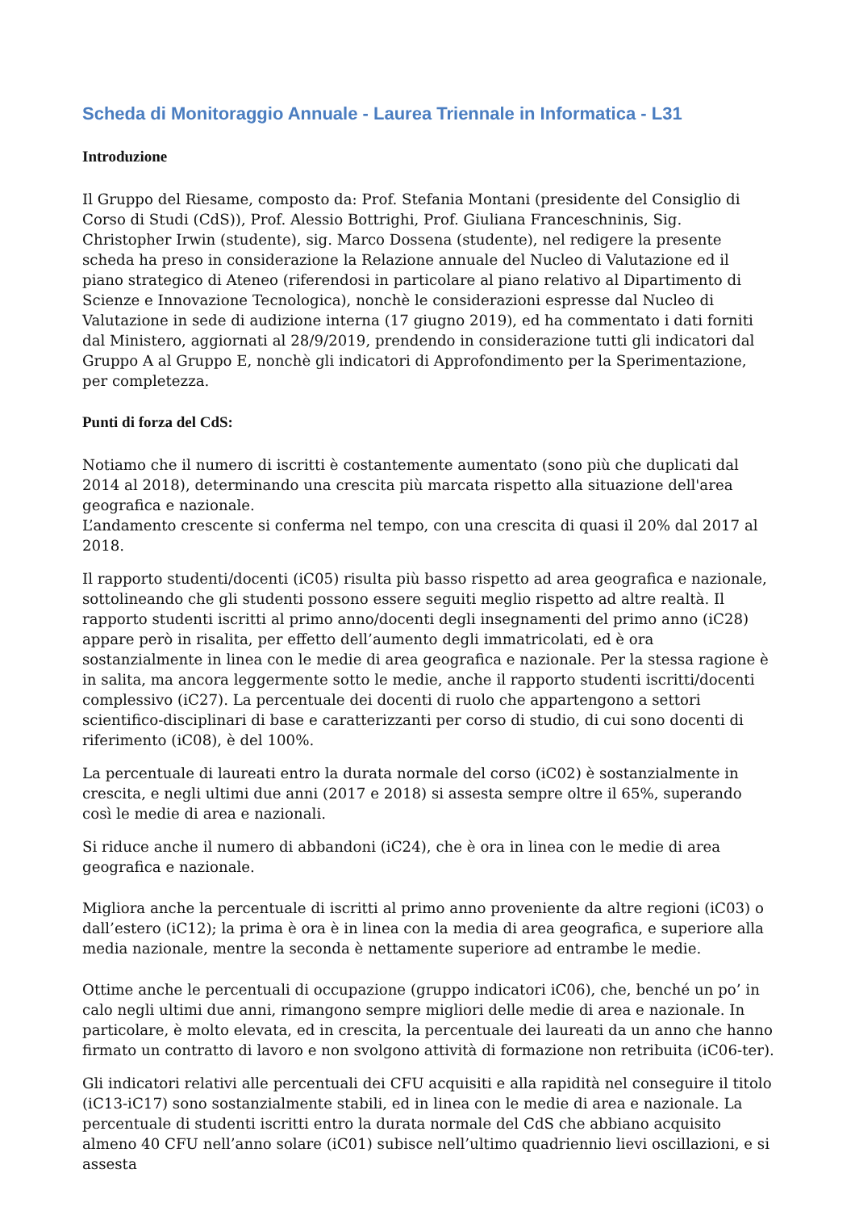Scheda di Monitoraggio Annuale - Laurea Triennale in Informatica - L31
Introduzione
Il Gruppo del Riesame, composto da: Prof. Stefania Montani (presidente del Consiglio di Corso di Studi (CdS)), Prof. Alessio Bottrighi, Prof. Giuliana Franceschninis, Sig. Christopher Irwin (studente), sig. Marco Dossena (studente), nel redigere la presente scheda ha preso in considerazione la Relazione annuale del Nucleo di Valutazione ed il piano strategico di Ateneo (riferendosi in particolare al piano relativo al Dipartimento di Scienze e Innovazione Tecnologica), nonchè le considerazioni espresse dal Nucleo di Valutazione in sede di audizione interna (17 giugno 2019), ed ha commentato i dati forniti dal Ministero, aggiornati al 28/9/2019, prendendo in considerazione tutti gli indicatori dal Gruppo A al Gruppo E, nonchè gli indicatori di Approfondimento per la Sperimentazione, per completezza.
Punti di forza del CdS:
Notiamo che il numero di iscritti è costantemente aumentato (sono più che duplicati dal 2014 al 2018), determinando una crescita più marcata rispetto alla situazione dell'area geografica e nazionale.
L’andamento crescente si conferma nel tempo, con una crescita di quasi il 20% dal 2017 al 2018.
Il rapporto studenti/docenti (iC05) risulta più basso rispetto ad area geografica e nazionale, sottolineando che gli studenti possono essere seguiti meglio rispetto ad altre realtà. Il rapporto studenti iscritti al primo anno/docenti degli insegnamenti del primo anno (iC28) appare però in risalita, per effetto dell’aumento degli immatricolati, ed è ora sostanzialmente in linea con le medie di area geografica e nazionale. Per la stessa ragione è in salita, ma ancora leggermente sotto le medie, anche il rapporto studenti iscritti/docenti complessivo (iC27). La percentuale dei docenti di ruolo che appartengono a settori scientifico-disciplinari di base e caratterizzanti per corso di studio, di cui sono docenti di riferimento (iC08), è del 100%.
La percentuale di laureati entro la durata normale del corso (iC02) è sostanzialmente in crescita, e negli ultimi due anni (2017 e 2018) si assesta sempre oltre il 65%, superando così le medie di area e nazionali.
Si riduce anche il numero di abbandoni (iC24), che è ora in linea con le medie di area geografica e nazionale.
Migliora anche la percentuale di iscritti al primo anno proveniente da altre regioni (iC03) o dall’estero (iC12); la prima è ora è in linea con la media di area geografica, e superiore alla media nazionale, mentre la seconda è nettamente superiore ad entrambe le medie.
Ottime anche le percentuali di occupazione (gruppo indicatori iC06), che, benché un po’ in calo negli ultimi due anni, rimangono sempre migliori delle medie di area e nazionale. In particolare, è molto elevata, ed in crescita, la percentuale dei laureati da un anno che hanno firmato un contratto di lavoro e non svolgono attività di formazione non retribuita (iC06-ter).
Gli indicatori relativi alle percentuali dei CFU acquisiti e alla rapidità nel conseguire il titolo (iC13-iC17) sono sostanzialmente stabili, ed in linea con le medie di area e nazionale. La percentuale di studenti iscritti entro la durata normale del CdS che abbiano acquisito almeno 40 CFU nell’anno solare (iC01) subisce nell’ultimo quadriennio lievi oscillazioni, e si assesta